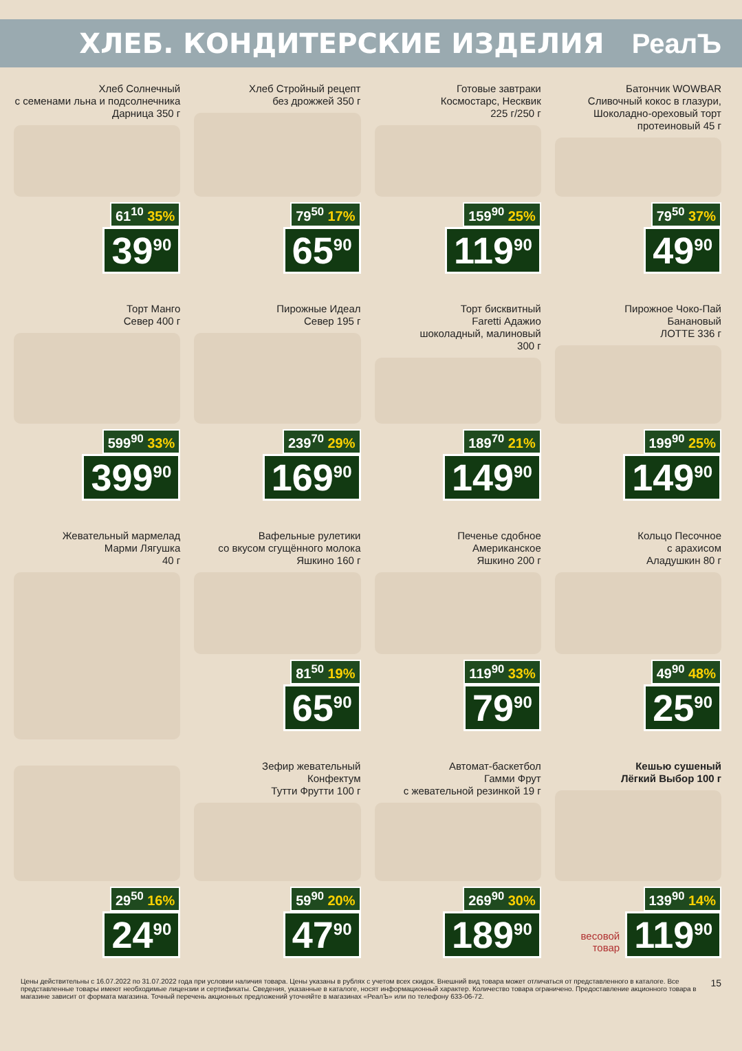ХЛЕБ. КОНДИТЕРСКИЕ ИЗДЕЛИЯ РеалЪ
Хлеб Солнечный
с семенами льна и подсолнечника
Дарница 350 г
61<sup>10</sup> 35%
39<sup>90</sup>
Хлеб Стройный рецепт
без дрожжей 350 г
79<sup>50</sup> 17%
65<sup>90</sup>
Готовые завтраки
Космостарс, Несквик
225 г/250 г
159<sup>90</sup> 25%
119<sup>90</sup>
Батончик WOWBAR
Сливочный кокос в глазури,
Шоколадно-ореховый торт
протеиновый 45 г
79<sup>50</sup> 37%
49<sup>90</sup>
Торт Манго
Север 400 г
599<sup>90</sup> 33%
399<sup>90</sup>
Пирожные Идеал
Север 195 г
239<sup>70</sup> 29%
169<sup>90</sup>
Торт бисквитный
Faretti Адажио
шоколадный, малиновый
300 г
189<sup>70</sup> 21%
149<sup>90</sup>
Пирожное Чоко-Пай
Банановый
ЛОТТЕ 336 г
199<sup>90</sup> 25%
149<sup>90</sup>
Жевательный мармелад
Марми Лягушка
40 г
Вафельные рулетики
со вкусом сгущённого молока
Яшкино 160 г
81<sup>50</sup> 19%
65<sup>90</sup>
Печенье сдобное
Американское
Яшкино 200 г
119<sup>90</sup> 33%
79<sup>90</sup>
Кольцо Песочное
с арахисом
Аладушкин 80 г
49<sup>90</sup> 48%
25<sup>90</sup>
29<sup>50</sup> 16%
24<sup>90</sup>
Зефир жевательный
Конфектум
Тутти Фрутти 100 г
59<sup>90</sup> 20%
47<sup>90</sup>
Автомат-баскетбол
Гамми Фрут
с жевательной резинкой 19 г
269<sup>90</sup> 30%
189<sup>90</sup>
Кешью сушеный
Лёгкий Выбор 100 г
139<sup>90</sup> 14%
весовой
товар
119<sup>90</sup>
Цены действительны с 16.07.2022 по 31.07.2022 года при условии наличия товара. Цены указаны в рублях с учетом всех скидок. Внешний вид товара может отличаться от представленного в каталоге. Все представленные товары имеют необходимые лицензии и сертификаты. Сведения, указанные в каталоге, носят информационный характер. Количество товара ограничено. Предоставление акционного товара в магазине зависит от формата магазина. Точный перечень акционных предложений уточняйте в магазинах «РеалЪ» или по телефону 633-06-72.
15